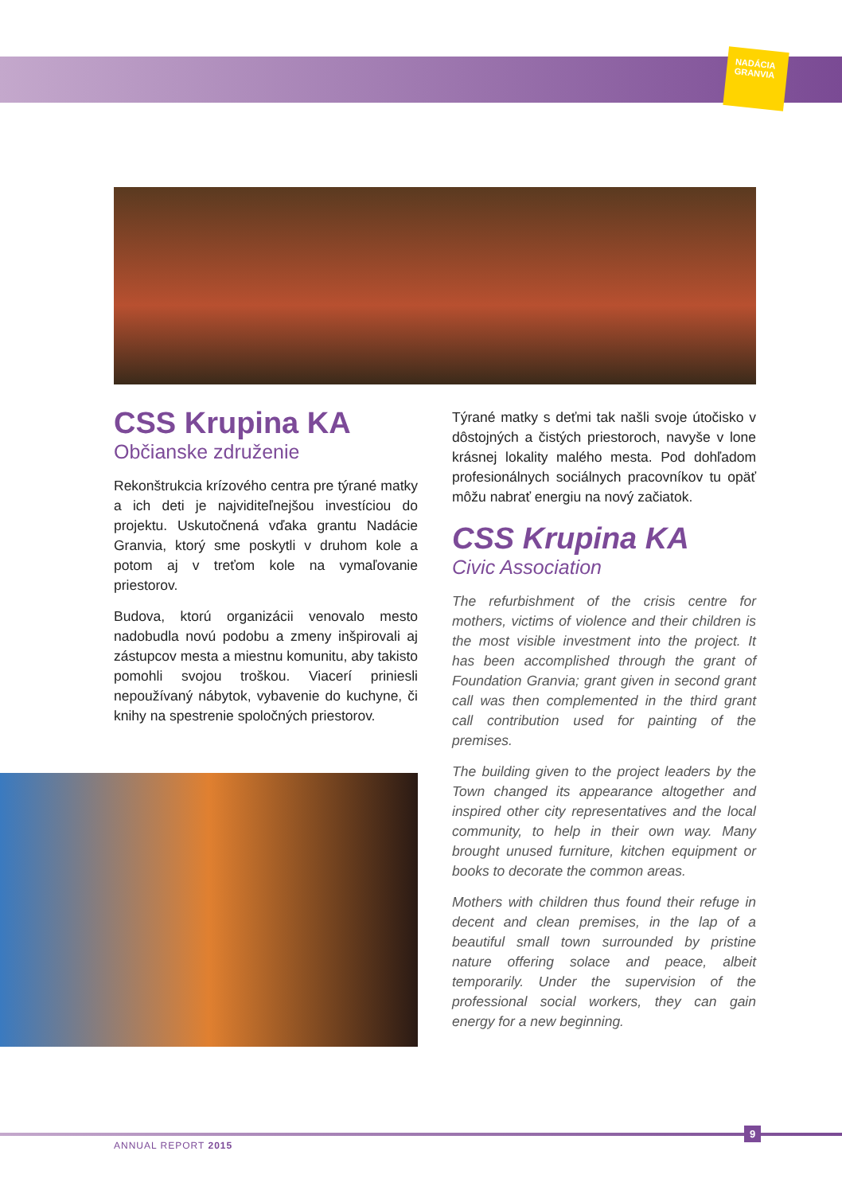NADÁCIA GRANVIA
CSS Krupina KA
Občianske združenie
Rekonštrukcia krízového centra pre týrané matky a ich deti je najviditeľnejšou investíciou do projektu. Uskutočnená vďaka grantu Nadácie Granvia, ktorý sme poskytli v druhom kole a potom aj v treťom kole na vymaľovanie priestorov.
Budova, ktorú organizácii venovalo mesto nadobudla novú podobu a zmeny inšpirovali aj zástupcov mesta a miestnu komunitu, aby takisto pomohli svojou troškou. Viacerí priniesli nepoužívaný nábytok, vybavenie do kuchyne, či knihy na spestrenie spoločných priestorov.
Týrané matky s deťmi tak našli svoje útočisko v dôstojných a čistých priestoroch, navyše v lone krásnej lokality malého mesta. Pod dohľadom profesionálnych sociálnych pracovníkov tu opäť môžu nabrať energiu na nový začiatok.
CSS Krupina KA
Civic Association
The refurbishment of the crisis centre for mothers, victims of violence and their children is the most visible investment into the project. It has been accomplished through the grant of Foundation Granvia; grant given in second grant call was then complemented in the third grant call contribution used for painting of the premises.
The building given to the project leaders by the Town changed its appearance altogether and inspired other city representatives and the local community, to help in their own way. Many brought unused furniture, kitchen equipment or books to decorate the common areas.
Mothers with children thus found their refuge in decent and clean premises, in the lap of a beautiful small town surrounded by pristine nature offering solace and peace, albeit temporarily. Under the supervision of the professional social workers, they can gain energy for a new beginning.
ANNUAL REPORT 2015
9